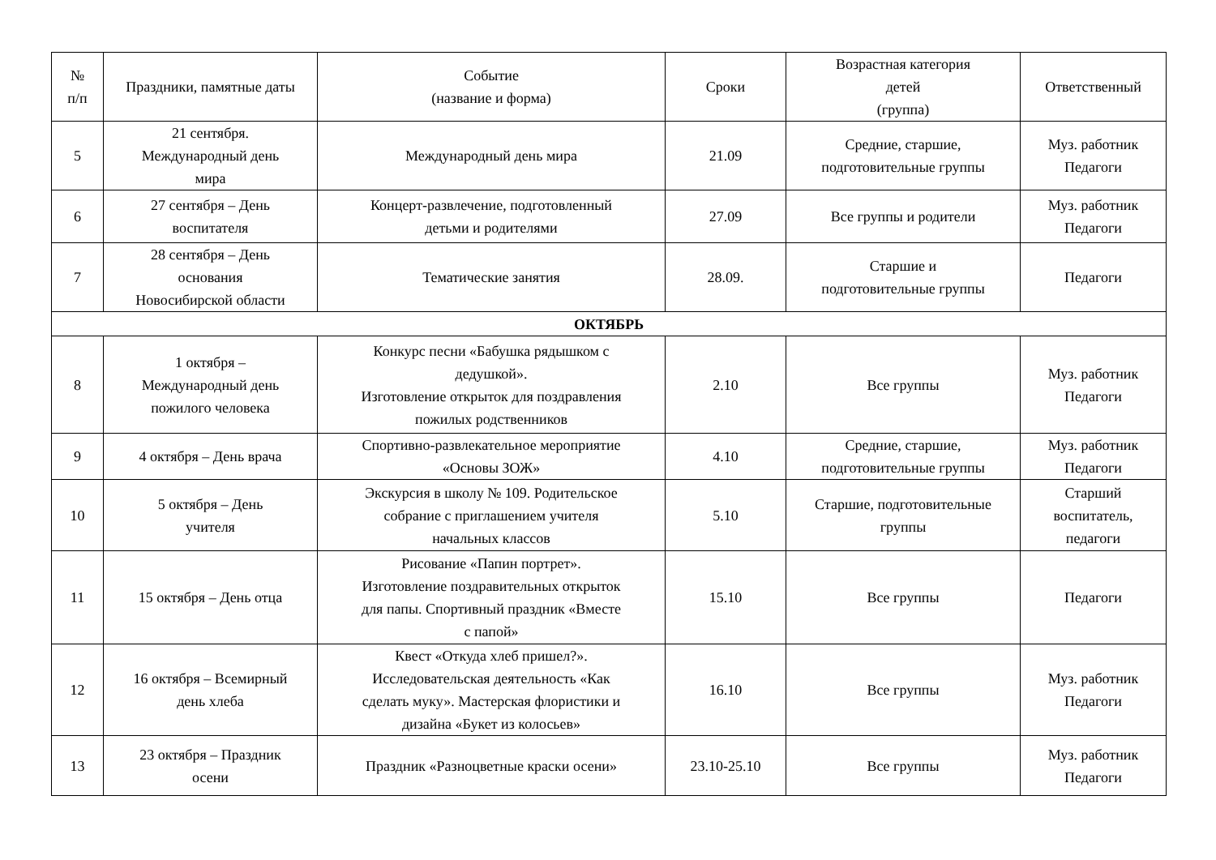| № п/п | Праздники, памятные даты | Событие (название и форма) | Сроки | Возрастная категория детей (группа) | Ответственный |
| --- | --- | --- | --- | --- | --- |
| 5 | 21 сентября. Международный день мира | Международный день мира | 21.09 | Средние, старшие, подготовительные группы | Муз. работник Педагоги |
| 6 | 27 сентября – День воспитателя | Концерт-развлечение, подготовленный детьми и родителями | 27.09 | Все группы и родители | Муз. работник Педагоги |
| 7 | 28 сентября – День основания Новосибирской области | Тематические занятия | 28.09. | Старшие и подготовительные группы | Педагоги |
| ОКТЯБРЬ | | | | | |
| 8 | 1 октября – Международный день пожилого человека | Конкурс песни «Бабушка рядышком с дедушкой». Изготовление открыток для поздравления пожилых родственников | 2.10 | Все группы | Муз. работник Педагоги |
| 9 | 4 октября – День врача | Спортивно-развлекательное мероприятие «Основы ЗОЖ» | 4.10 | Средние, старшие, подготовительные группы | Муз. работник Педагоги |
| 10 | 5 октября – День учителя | Экскурсия в школу № 109. Родительское собрание с приглашением учителя начальных классов | 5.10 | Старшие, подготовительные группы | Старший воспитатель, педагоги |
| 11 | 15 октября – День отца | Рисование «Папин портрет». Изготовление поздравительных открыток для папы. Спортивный праздник «Вместе с папой» | 15.10 | Все группы | Педагоги |
| 12 | 16 октября – Всемирный день хлеба | Квест «Откуда хлеб пришел?». Исследовательская деятельность «Как сделать муку». Мастерская флористики и дизайна «Букет из колосьев» | 16.10 | Все группы | Муз. работник Педагоги |
| 13 | 23 октября – Праздник осени | Праздник «Разноцветные краски осени» | 23.10-25.10 | Все группы | Муз. работник Педагоги |